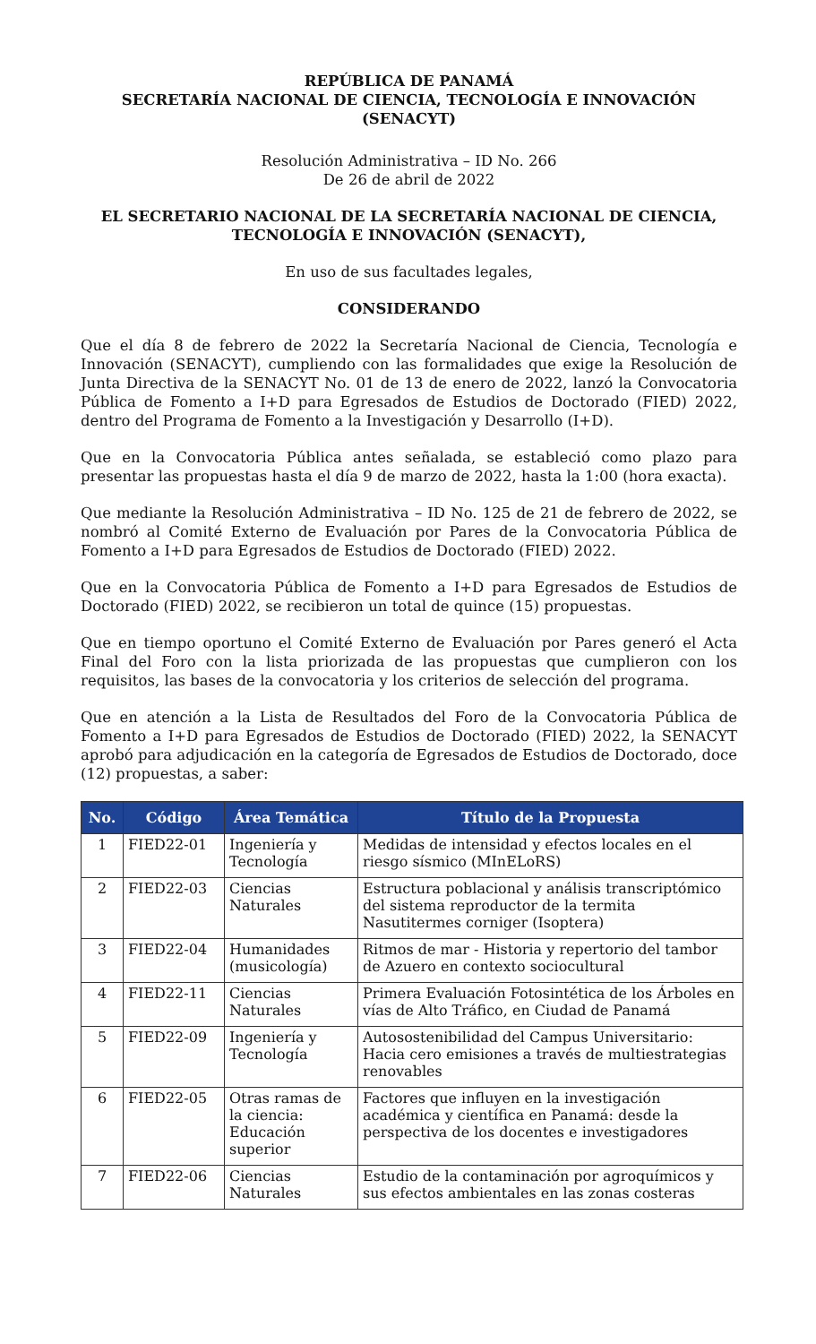REPÚBLICA DE PANAMÁ
SECRETARÍA NACIONAL DE CIENCIA, TECNOLOGÍA E INNOVACIÓN
(SENACYT)
Resolución Administrativa – ID No. 266
De 26 de abril de 2022
EL SECRETARIO NACIONAL DE LA SECRETARÍA NACIONAL DE CIENCIA, TECNOLOGÍA E INNOVACIÓN (SENACYT),
En uso de sus facultades legales,
CONSIDERANDO
Que el día 8 de febrero de 2022 la Secretaría Nacional de Ciencia, Tecnología e Innovación (SENACYT), cumpliendo con las formalidades que exige la Resolución de Junta Directiva de la SENACYT No. 01 de 13 de enero de 2022, lanzó la Convocatoria Pública de Fomento a I+D para Egresados de Estudios de Doctorado (FIED) 2022, dentro del Programa de Fomento a la Investigación y Desarrollo (I+D).
Que en la Convocatoria Pública antes señalada, se estableció como plazo para presentar las propuestas hasta el día 9 de marzo de 2022, hasta la 1:00 (hora exacta).
Que mediante la Resolución Administrativa – ID No. 125 de 21 de febrero de 2022, se nombró al Comité Externo de Evaluación por Pares de la Convocatoria Pública de Fomento a I+D para Egresados de Estudios de Doctorado (FIED) 2022.
Que en la Convocatoria Pública de Fomento a I+D para Egresados de Estudios de Doctorado (FIED) 2022, se recibieron un total de quince (15) propuestas.
Que en tiempo oportuno el Comité Externo de Evaluación por Pares generó el Acta Final del Foro con la lista priorizada de las propuestas que cumplieron con los requisitos, las bases de la convocatoria y los criterios de selección del programa.
Que en atención a la Lista de Resultados del Foro de la Convocatoria Pública de Fomento a I+D para Egresados de Estudios de Doctorado (FIED) 2022, la SENACYT aprobó para adjudicación en la categoría de Egresados de Estudios de Doctorado, doce (12) propuestas, a saber:
| No. | Código | Área Temática | Título de la Propuesta |
| --- | --- | --- | --- |
| 1 | FIED22-01 | Ingeniería y Tecnología | Medidas de intensidad y efectos locales en el riesgo sísmico (MInELoRS) |
| 2 | FIED22-03 | Ciencias Naturales | Estructura poblacional y análisis transcriptómico del sistema reproductor de la termita Nasutitermes corniger (Isoptera) |
| 3 | FIED22-04 | Humanidades (musicología) | Ritmos de mar - Historia y repertorio del tambor de Azuero en contexto sociocultural |
| 4 | FIED22-11 | Ciencias Naturales | Primera Evaluación Fotosintética de los Árboles en vías de Alto Tráfico, en Ciudad de Panamá |
| 5 | FIED22-09 | Ingeniería y Tecnología | Autosostenibilidad del Campus Universitario: Hacia cero emisiones a través de multiestrategias renovables |
| 6 | FIED22-05 | Otras ramas de la ciencia: Educación superior | Factores que influyen en la investigación académica y científica en Panamá: desde la perspectiva de los docentes e investigadores |
| 7 | FIED22-06 | Ciencias Naturales | Estudio de la contaminación por agroquímicos y sus efectos ambientales en las zonas costeras |